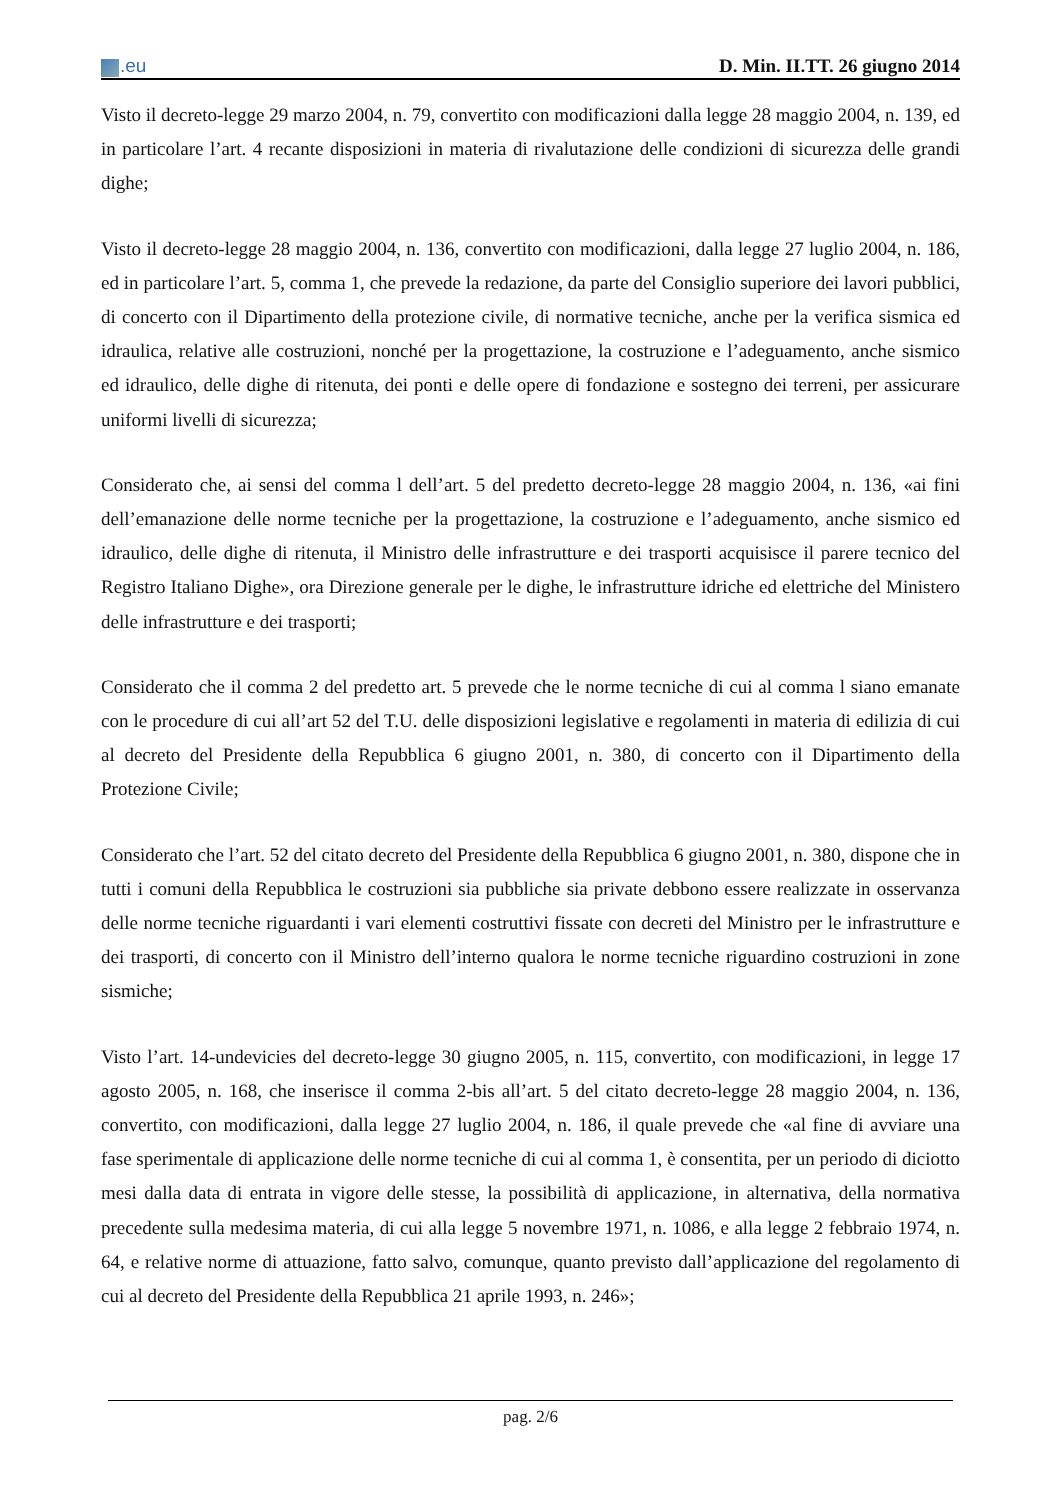.eu
D. Min. II.TT. 26 giugno 2014
Visto il decreto-legge 29 marzo 2004, n. 79, convertito con modificazioni dalla legge 28 maggio 2004, n. 139, ed in particolare l’art. 4 recante disposizioni in materia di rivalutazione delle condizioni di sicurezza delle grandi dighe;
Visto il decreto-legge 28 maggio 2004, n. 136, convertito con modificazioni, dalla legge 27 luglio 2004, n. 186, ed in particolare l’art. 5, comma 1, che prevede la redazione, da parte del Consiglio superiore dei lavori pubblici, di concerto con il Dipartimento della protezione civile, di normative tecniche, anche per la verifica sismica ed idraulica, relative alle costruzioni, nonché per la progettazione, la costruzione e l’adeguamento, anche sismico ed idraulico, delle dighe di ritenuta, dei ponti e delle opere di fondazione e sostegno dei terreni, per assicurare uniformi livelli di sicurezza;
Considerato che, ai sensi del comma l dell’art. 5 del predetto decreto-legge 28 maggio 2004, n. 136, «ai fini dell’emanazione delle norme tecniche per la progettazione, la costruzione e l’adeguamento, anche sismico ed idraulico, delle dighe di ritenuta, il Ministro delle infrastrutture e dei trasporti acquisisce il parere tecnico del Registro Italiano Dighe», ora Direzione generale per le dighe, le infrastrutture idriche ed elettriche del Ministero delle infrastrutture e dei trasporti;
Considerato che il comma 2 del predetto art. 5 prevede che le norme tecniche di cui al comma l siano emanate con le procedure di cui all’art 52 del T.U. delle disposizioni legislative e regolamenti in materia di edilizia di cui al decreto del Presidente della Repubblica 6 giugno 2001, n. 380, di concerto con il Dipartimento della Protezione Civile;
Considerato che l’art. 52 del citato decreto del Presidente della Repubblica 6 giugno 2001, n. 380, dispone che in tutti i comuni della Repubblica le costruzioni sia pubbliche sia private debbono essere realizzate in osservanza delle norme tecniche riguardanti i vari elementi costruttivi fissate con decreti del Ministro per le infrastrutture e dei trasporti, di concerto con il Ministro dell’interno qualora le norme tecniche riguardino costruzioni in zone sismiche;
Visto l’art. 14-undevicies del decreto-legge 30 giugno 2005, n. 115, convertito, con modificazioni, in legge 17 agosto 2005, n. 168, che inserisce il comma 2-bis all’art. 5 del citato decreto-legge 28 maggio 2004, n. 136, convertito, con modificazioni, dalla legge 27 luglio 2004, n. 186, il quale prevede che «al fine di avviare una fase sperimentale di applicazione delle norme tecniche di cui al comma 1, è consentita, per un periodo di diciotto mesi dalla data di entrata in vigore delle stesse, la possibilità di applicazione, in alternativa, della normativa precedente sulla medesima materia, di cui alla legge 5 novembre 1971, n. 1086, e alla legge 2 febbraio 1974, n. 64, e relative norme di attuazione, fatto salvo, comunque, quanto previsto dall’applicazione del regolamento di cui al decreto del Presidente della Repubblica 21 aprile 1993, n. 246»;
pag. 2/6